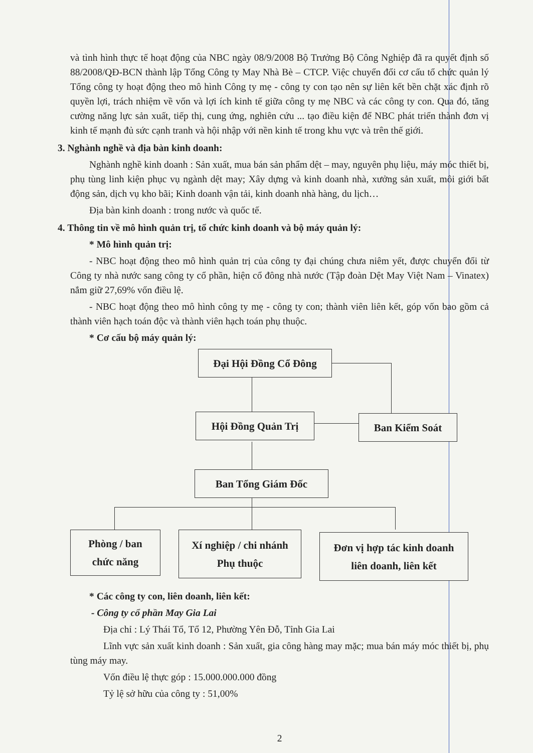và tình hình thực tế hoạt động của NBC ngày 08/9/2008 Bộ Trưởng Bộ Công Nghiệp đã ra quyết định số 88/2008/QĐ-BCN thành lập Tổng Công ty May Nhà Bè – CTCP. Việc chuyển đổi cơ cấu tổ chức quản lý Tổng công ty hoạt động theo mô hình Công ty mẹ - công ty con tạo nên sự liên kết bền chặt xác định rõ quyền lợi, trách nhiệm về vốn và lợi ích kinh tế giữa công ty mẹ NBC và các công ty con. Qua đó, tăng cường năng lực sản xuất, tiếp thị, cung ứng, nghiên cứu ... tạo điều kiện để NBC phát triển thành đơn vị kinh tế mạnh đủ sức cạnh tranh và hội nhập với nền kinh tế trong khu vực và trên thế giới.
3. Nghành nghề và địa bàn kinh doanh:
Nghành nghề kinh doanh : Sản xuất, mua bán sản phẩm dệt – may, nguyên phụ liệu, máy móc thiết bị, phụ tùng linh kiện phục vụ ngành dệt may; Xây dựng và kinh doanh nhà, xưởng sản xuất, môi giới bất động sản, dịch vụ kho bãi; Kinh doanh vận tải, kinh doanh nhà hàng, du lịch…
Địa bàn kinh doanh : trong nước và quốc tế.
4. Thông tin về mô hình quản trị, tổ chức kinh doanh và bộ máy quản lý:
* Mô hình quản trị:
- NBC hoạt động theo mô hình quản trị của công ty đại chúng chưa niêm yết, được chuyển đổi từ Công ty nhà nước sang công ty cổ phần, hiện cổ đông nhà nước (Tập đoàn Dệt May Việt Nam – Vinatex) nắm giữ 27,69% vốn điều lệ.
- NBC hoạt động theo mô hình công ty mẹ - công ty con; thành viên liên kết, góp vốn bao gồm cả thành viên hạch toán độc và thành viên hạch toán phụ thuộc.
* Cơ cấu bộ máy quản lý:
Đại Hội Đồng Cổ Đông
Hội Đồng Quản Trị Ban Kiểm Soát
Ban Tổng Giám Đốc
Phòng / ban
chức năng
Xí nghiệp / chi nhánh
Phụ thuộc
Đơn vị hợp tác kinh doanh
liên doanh, liên kết
* Các công ty con, liên doanh, liên kết:
- Công ty cổ phần May Gia Lai
Địa chỉ : Lý Thái Tổ, Tổ 12, Phường Yên Đỗ, Tỉnh Gia Lai
Lĩnh vực sản xuất kinh doanh : Sản xuất, gia công hàng may mặc; mua bán máy móc thiết bị, phụ tùng máy may.
Vốn điều lệ thực góp : 15.000.000.000 đồng
Tỷ lệ sở hữu của công ty : 51,00%
2